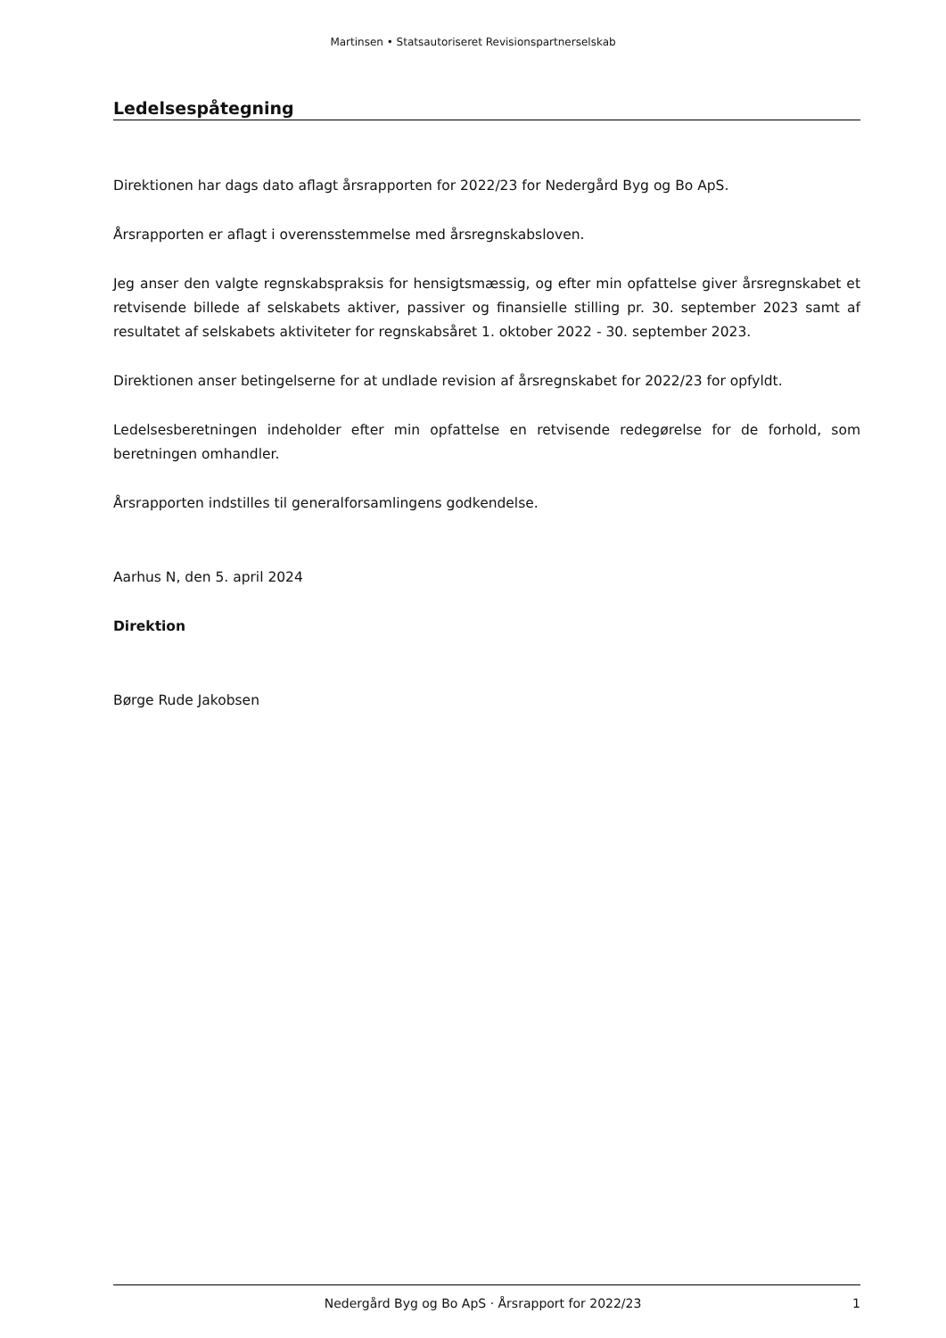Martinsen • Statsautoriseret Revisionspartnerselskab
Ledelsespåtegning
Direktionen har dags dato aflagt årsrapporten for 2022/23 for Nedergård Byg og Bo ApS.
Årsrapporten er aflagt i overensstemmelse med årsregnskabsloven.
Jeg anser den valgte regnskabspraksis for hensigtsmæssig, og efter min opfattelse giver årsregnskabet et retvisende billede af selskabets aktiver, passiver og finansielle stilling pr. 30. september 2023 samt af resultatet af selskabets aktiviteter for regnskabsåret 1. oktober 2022 - 30. september 2023.
Direktionen anser betingelserne for at undlade revision af årsregnskabet for 2022/23 for opfyldt.
Ledelsesberetningen indeholder efter min opfattelse en retvisende redegørelse for de forhold, som beretningen omhandler.
Årsrapporten indstilles til generalforsamlingens godkendelse.
Aarhus N, den 5. april 2024
Direktion
Børge Rude Jakobsen
Nedergård Byg og Bo ApS · Årsrapport for 2022/23 1